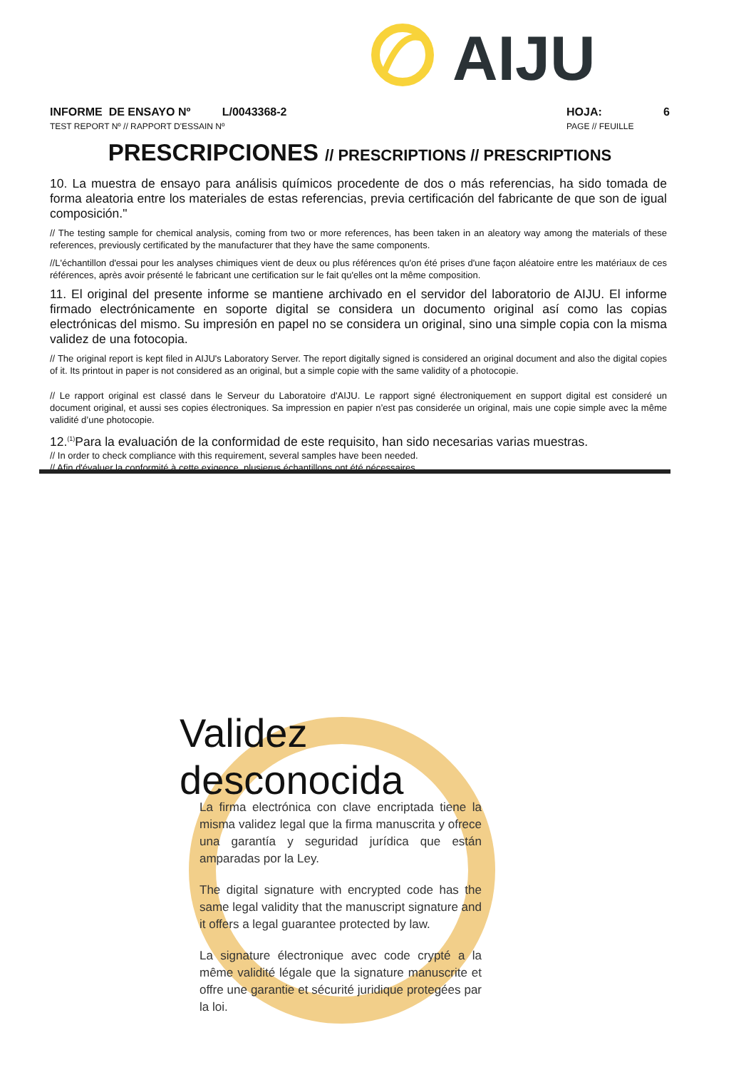AIJU
INFORME DE ENSAYO Nº L/0043368-2
TEST REPORT Nº // RAPPORT D'ESSAIN Nº
HOJA: 6
PAGE // FEUILLE
PRESCRIPCIONES // PRESCRIPTIONS // PRESCRIPTIONS
10. La muestra de ensayo para análisis químicos procedente de dos o más referencias, ha sido tomada de forma aleatoria entre los materiales de estas referencias, previa certificación del fabricante de que son de igual composición."
// The testing sample for chemical analysis, coming from two or more references, has been taken in an aleatory way among the materials of these references, previously certificated by the manufacturer that they have the same components.
//L'échantillon d'essai pour les analyses chimiques vient de deux ou plus références qu'on été prises d'une façon aléatoire entre les matériaux de ces références, après avoir présenté le fabricant une certification sur le fait qu'elles ont la même composition.
11. El original del presente informe se mantiene archivado en el servidor del laboratorio de AIJU. El informe firmado electrónicamente en soporte digital se considera un documento original así como las copias electrónicas del mismo. Su impresión en papel no se considera un original, sino una simple copia con la misma validez de una fotocopia.
// The original report is kept filed in AIJU's Laboratory Server. The report digitally signed is considered an original document and also the digital copies of it. Its printout in paper is not considered as an original, but a simple copie with the same validity of a photocopie.
// Le rapport original est classé dans le Serveur du Laboratoire d'AIJU. Le rapport signé électroniquement en support digital est consideré un document original, et aussi ses copies électroniques. Sa impression en papier n’est pas considerée un original, mais une copie simple avec la même validité d’une photocopie.
12.<sup>(1)</sup>Para la evaluación de la conformidad de este requisito, han sido necesarias varias muestras.
// In order to check compliance with this requirement, several samples have been needed.
// Afin d'évaluer la conformité à cette exigence, plusierus échantillons ont été nécessaires.
Validez
desconocida
La firma electrónica con clave encriptada tiene la misma validez legal que la firma manuscrita y ofrece una garantía y seguridad jurídica que están amparadas por la Ley.
The digital signature with encrypted code has the same legal validity that the manuscript signature and it offers a legal guarantee protected by law.
La signature électronique avec code crypté a la même validité légale que la signature manuscrite et offre une garantie et sécurité juridique protegées par la loi.